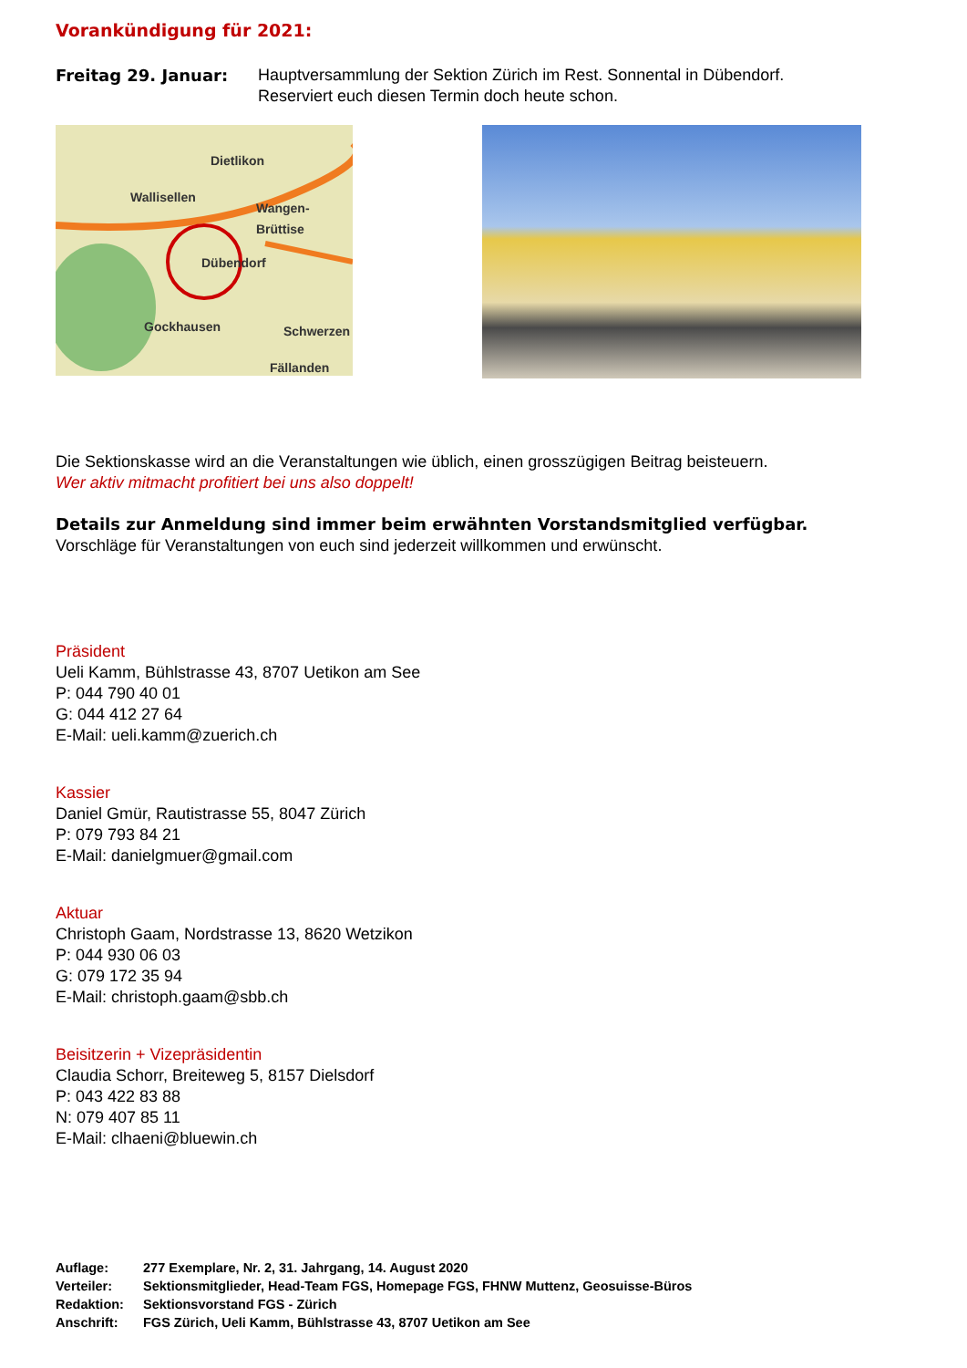Vorankündigung für 2021:
Freitag 29. Januar: Hauptversammlung der Sektion Zürich im Rest. Sonnental in Dübendorf.
Reserviert euch diesen Termin doch heute schon.
Dietlikon
Wallisellen
Wangen-Brüttise
Dübendorf
Gockhausen Schwerzen
Fällanden
Die Sektionskasse wird an die Veranstaltungen wie üblich, einen grosszügigen Beitrag beisteuern.
Wer aktiv mitmacht profitiert bei uns also doppelt!
Details zur Anmeldung sind immer beim erwähnten Vorstandsmitglied verfügbar.
Vorschläge für Veranstaltungen von euch sind jederzeit willkommen und erwünscht.
Präsident
Ueli Kamm, Bühlstrasse 43, 8707 Uetikon am See
P: 044 790 40 01
G: 044 412 27 64
E-Mail: ueli.kamm@zuerich.ch
Kassier
Daniel Gmür, Rautistrasse 55, 8047 Zürich
P: 079 793 84 21
E-Mail: danielgmuer@gmail.com
Aktuar
Christoph Gaam, Nordstrasse 13, 8620 Wetzikon
P: 044 930 06 03
G: 079 172 35 94
E-Mail: christoph.gaam@sbb.ch
Beisitzerin + Vizepräsidentin
Claudia Schorr, Breiteweg 5, 8157 Dielsdorf
P: 043 422 83 88
N: 079 407 85 11
E-Mail: clhaeni@bluewin.ch
Auflage: 277 Exemplare, Nr. 2, 31. Jahrgang, 14. August 2020
Verteiler: Sektionsmitglieder, Head-Team FGS, Homepage FGS, FHNW Muttenz, Geosuisse-Büros
Redaktion: Sektionsvorstand FGS - Zürich
Anschrift: FGS Zürich, Ueli Kamm, Bühlstrasse 43, 8707 Uetikon am See